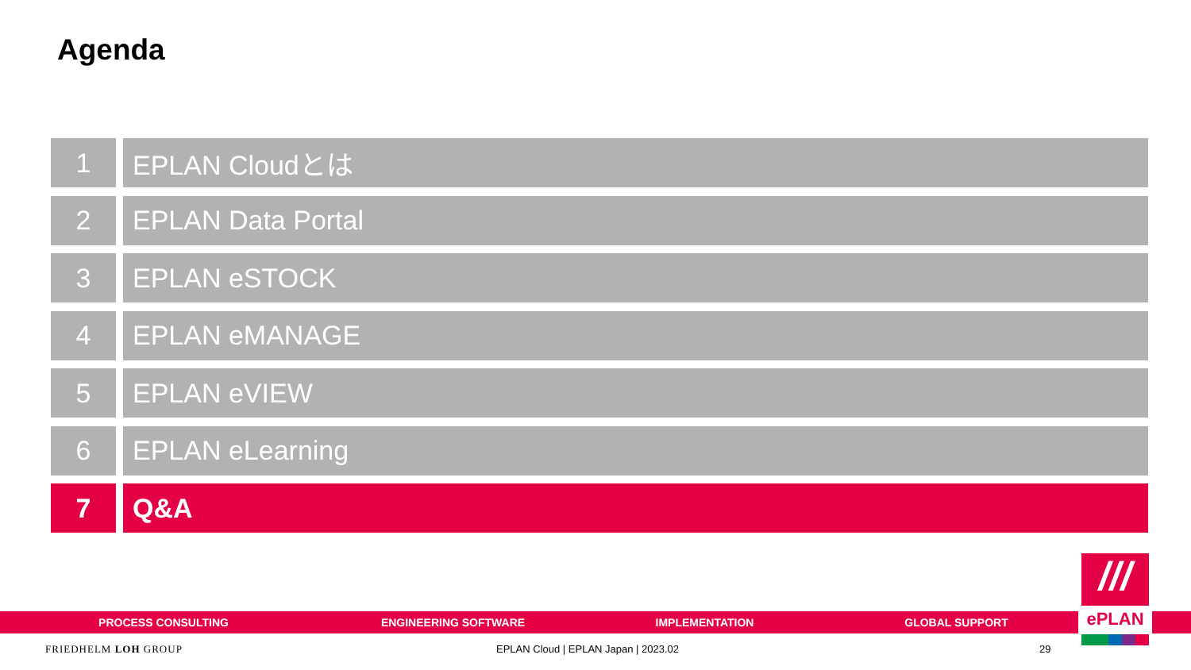Agenda
1 EPLAN Cloudとは
2 EPLAN Data Portal
3 EPLAN eSTOCK
4 EPLAN eMANAGE
5 EPLAN eVIEW
6 EPLAN eLearning
7 Q&A
PROCESS CONSULTING ENGINEERING SOFTWARE IMPLEMENTATION GLOBAL SUPPORT
///
ePLAN
FRIEDHELM LOH GROUP
EPLAN Cloud | EPLAN Japan | 2023.02
29